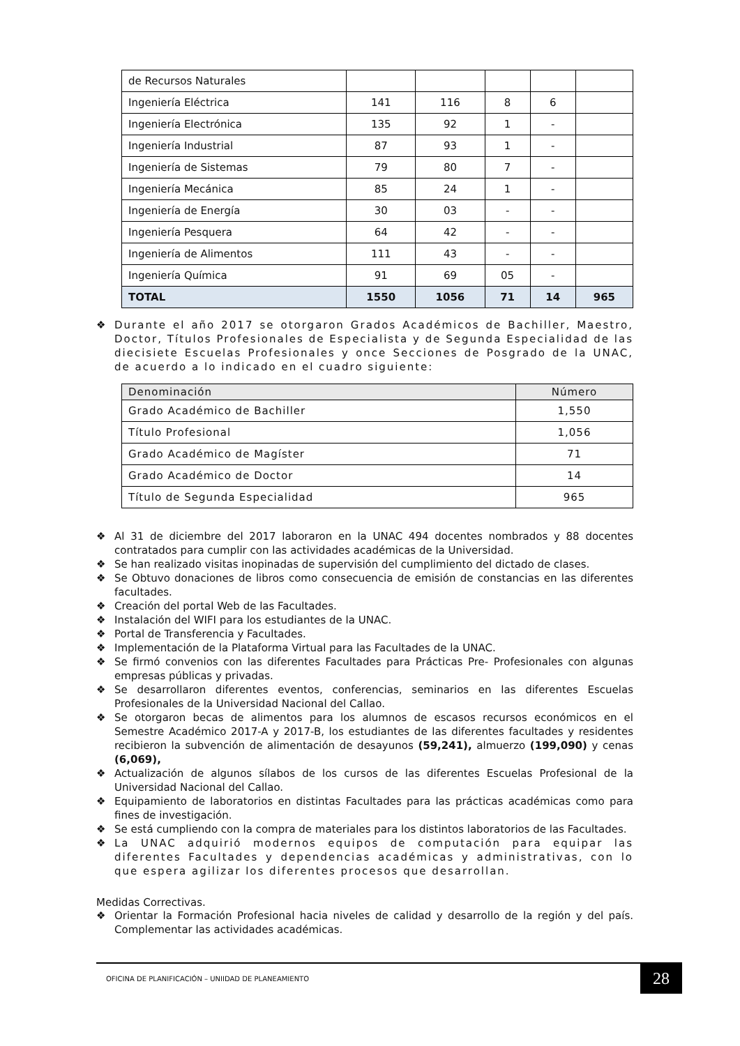| de Recursos Naturales | | | | | |
| Ingeniería Eléctrica | 141 | 116 | 8 | 6 | |
| Ingeniería Electrónica | 135 | 92 | 1 | - | |
| Ingeniería Industrial | 87 | 93 | 1 | - | |
| Ingeniería de Sistemas | 79 | 80 | 7 | - | |
| Ingeniería Mecánica | 85 | 24 | 1 | - | |
| Ingeniería de Energía | 30 | 03 | - | - | |
| Ingeniería Pesquera | 64 | 42 | - | - | |
| Ingeniería de Alimentos | 111 | 43 | - | - | |
| Ingeniería Química | 91 | 69 | 05 | - | |
| TOTAL | 1550 | 1056 | 71 | 14 | 965 |
❖ Durante el año 2017 se otorgaron Grados Académicos de Bachiller, Maestro, Doctor, Títulos Profesionales de Especialista y de Segunda Especialidad de las diecisiete Escuelas Profesionales y once Secciones de Posgrado de la UNAC, de acuerdo a lo indicado en el cuadro siguiente:
| Denominación | Número |
| --- | --- |
| Grado Académico de Bachiller | 1,550 |
| Título Profesional | 1,056 |
| Grado Académico de Magíster | 71 |
| Grado Académico de Doctor | 14 |
| Título de Segunda Especialidad | 965 |
❖ Al 31 de diciembre del 2017 laboraron en la UNAC 494 docentes nombrados y 88 docentes contratados para cumplir con las actividades académicas de la Universidad.
❖ Se han realizado visitas inopinadas de supervisión del cumplimiento del dictado de clases.
❖ Se Obtuvo donaciones de libros como consecuencia de emisión de constancias en las diferentes facultades.
❖ Creación del portal Web de las Facultades.
❖ Instalación del WIFI para los estudiantes de la UNAC.
❖ Portal de Transferencia y Facultades.
❖ Implementación de la Plataforma Virtual para las Facultades de la UNAC.
❖ Se firmó convenios con las diferentes Facultades para Prácticas Pre- Profesionales con algunas empresas públicas y privadas.
❖ Se desarrollaron diferentes eventos, conferencias, seminarios en las diferentes Escuelas Profesionales de la Universidad Nacional del Callao.
❖ Se otorgaron becas de alimentos para los alumnos de escasos recursos económicos en el Semestre Académico 2017-A y 2017-B, los estudiantes de las diferentes facultades y residentes recibieron la subvención de alimentación de desayunos (59,241), almuerzo (199,090) y cenas (6,069),
❖ Actualización de algunos sílabos de los cursos de las diferentes Escuelas Profesional de la Universidad Nacional del Callao.
❖ Equipamiento de laboratorios en distintas Facultades para las prácticas académicas como para fines de investigación.
❖ Se está cumpliendo con la compra de materiales para los distintos laboratorios de las Facultades.
❖ La UNAC adquirió modernos equipos de computación para equipar las diferentes Facultades y dependencias académicas y administrativas, con lo que espera agilizar los diferentes procesos que desarrollan.
Medidas Correctivas.
❖ Orientar la Formación Profesional hacia niveles de calidad y desarrollo de la región y del país. Complementar las actividades académicas.
OFICINA DE PLANIFICACIÓN – UNIIDAD DE PLANEAMIENTO 28